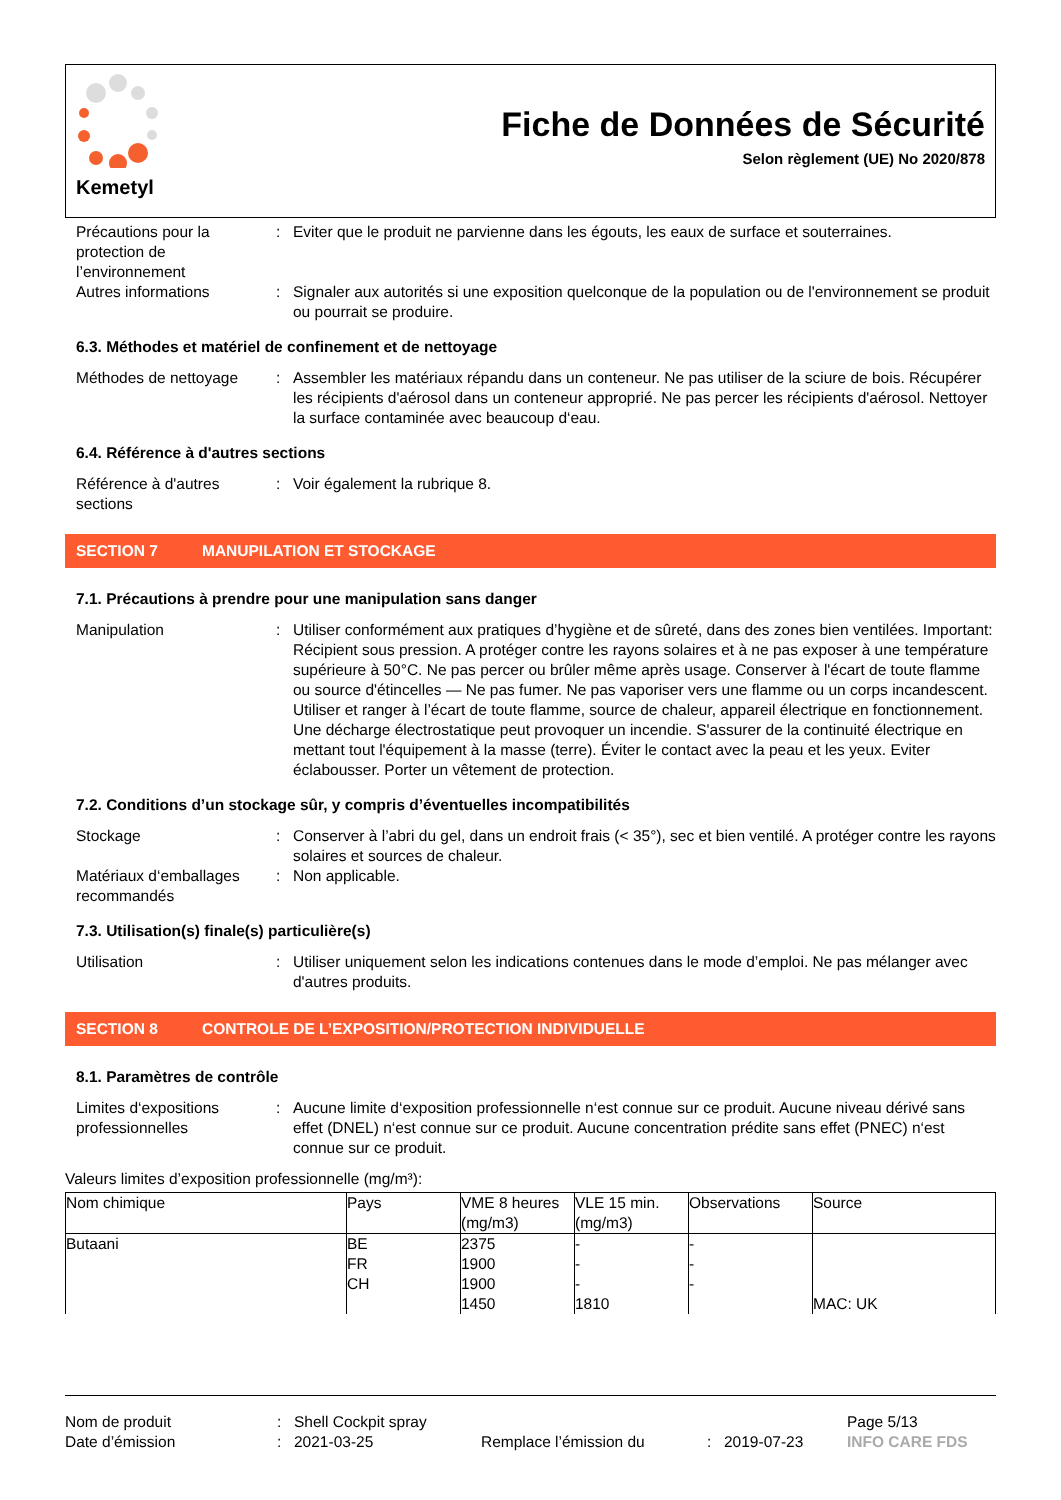Kemetyl
Fiche de Données de Sécurité
Selon règlement (UE) No 2020/878
Précautions pour la protection de l’environnement
: Eviter que le produit ne parvienne dans les égouts, les eaux de surface et souterraines.
Autres informations : Signaler aux autorités si une exposition quelconque de la population ou de l'environnement se produit ou pourrait se produire.
6.3. Méthodes et matériel de confinement et de nettoyage
Méthodes de nettoyage : Assembler les matériaux répandu dans un conteneur. Ne pas utiliser de la sciure de bois. Récupérer les récipients d'aérosol dans un conteneur approprié. Ne pas percer les récipients d'aérosol. Nettoyer la surface contaminée avec beaucoup d‘eau.
6.4. Référence à d'autres sections
Référence à d'autres sections
: Voir également la rubrique 8.
SECTION 7 MANUPILATION ET STOCKAGE
7.1. Précautions à prendre pour une manipulation sans danger
Manipulation : Utiliser conformément aux pratiques d’hygiène et de sûreté, dans des zones bien ventilées. Important: Récipient sous pression. A protéger contre les rayons solaires et à ne pas exposer à une température supérieure à 50°C. Ne pas percer ou brûler même après usage. Conserver à l'écart de toute flamme ou source d'étincelles — Ne pas fumer. Ne pas vaporiser vers une flamme ou un corps incandescent. Utiliser et ranger à l’écart de toute flamme, source de chaleur, appareil électrique en fonctionnement. Une décharge électrostatique peut provoquer un incendie. S'assurer de la continuité électrique en mettant tout l'équipement à la masse (terre). Éviter le contact avec la peau et les yeux. Eviter éclabousser. Porter un vêtement de protection.
7.2. Conditions d’un stockage sûr, y compris d’éventuelles incompatibilités
Stockage : Conserver à l’abri du gel, dans un endroit frais (< 35°), sec et bien ventilé. A protéger contre les rayons solaires et sources de chaleur.
Matériaux d‘emballages recommandés
: Non applicable.
7.3. Utilisation(s) finale(s) particulière(s)
Utilisation : Utiliser uniquement selon les indications contenues dans le mode d’emploi. Ne pas mélanger avec d'autres produits.
SECTION 8 CONTROLE DE L’EXPOSITION/PROTECTION INDIVIDUELLE
8.1. Paramètres de contrôle
Limites d‘expositions professionnelles
: Aucune limite d‘exposition professionnelle n‘est connue sur ce produit. Aucune niveau dérivé sans effet (DNEL) n‘est connue sur ce produit. Aucune concentration prédite sans effet (PNEC) n‘est connue sur ce produit.
Valeurs limites d’exposition professionnelle (mg/m³):
| Nom chimique | Pays | VME 8 heures (mg/m3) | VLE 15 min. (mg/m3) | Observations | Source |
| --- | --- | --- | --- | --- | --- |
| Butaani | BE FR CH | 2375 1900 1900 1450 | - - - 1810 | - - - | MAC: UK |
Nom de produit: Shell Cockpit spray Page 5/13
Date d’émission: 2021-03-25 Remplace l’émission du: 2019-07-23 INFO CARE FDS